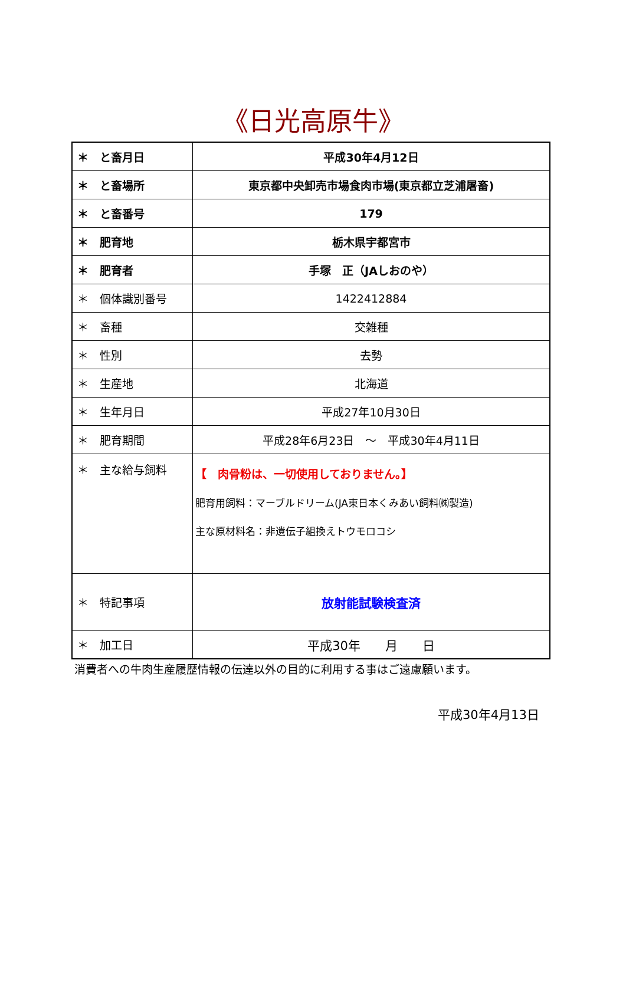《日光高原牛》
| ＊ と畜月日 | 平成30年4月12日 |
| ＊ と畜場所 | 東京都中央卸売市場食肉市場(東京都立芝浦屠畜) |
| ＊ と畜番号 | 179 |
| ＊ 肥育地 | 栃木県宇都宮市 |
| ＊ 肥育者 | 手塚 正（JAしおのや） |
| ＊ 個体識別番号 | 1422412884 |
| ＊ 畜種 | 交雑種 |
| ＊ 性別 | 去勢 |
| ＊ 生産地 | 北海道 |
| ＊ 生年月日 | 平成27年10月30日 |
| ＊ 肥育期間 | 平成28年6月23日 ～ 平成30年4月11日 |
| ＊ 主な給与飼料 | 【 肉骨粉は、一切使用しておりません。】 肥育用飼料：マーブルドリーム(JA東日本くみあい飼料㈱製造) 主な原材料名：非遺伝子組換えトウモロコシ |
| ＊ 特記事項 | 放射能試験検査済 |
| ＊ 加工日 | 平成30年 月 日 |
消費者への牛肉生産履歴情報の伝達以外の目的に利用する事はご遠慮願います。
平成30年4月13日